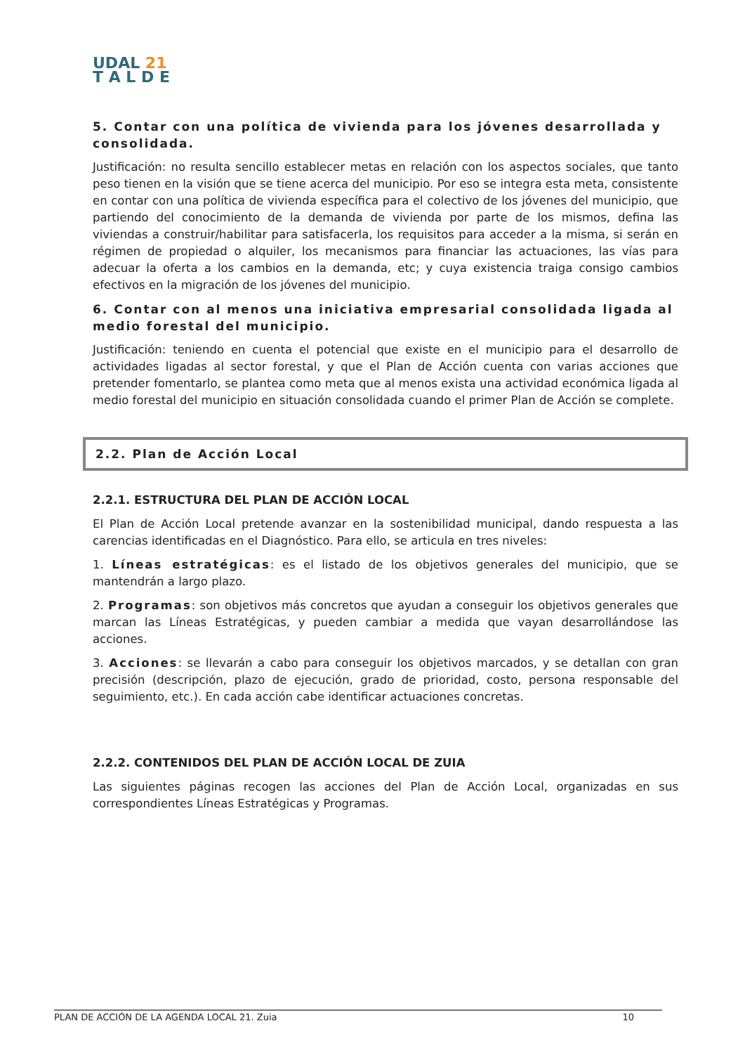UDAL 21
T A L D E
5. Contar con una política de vivienda para los jóvenes desarrollada y consolidada.
Justificación: no resulta sencillo establecer metas en relación con los aspectos sociales, que tanto peso tienen en la visión que se tiene acerca del municipio. Por eso se integra esta meta, consistente en contar con una política de vivienda específica para el colectivo de los jóvenes del municipio, que partiendo del conocimiento de la demanda de vivienda por parte de los mismos, defina las viviendas a construir/habilitar para satisfacerla, los requisitos para acceder a la misma, si serán en régimen de propiedad o alquiler, los mecanismos para financiar las actuaciones, las vías para adecuar la oferta a los cambios en la demanda, etc; y cuya existencia traiga consigo cambios efectivos en la migración de los jóvenes del municipio.
6. Contar con al menos una iniciativa empresarial consolidada ligada al medio forestal del municipio.
Justificación: teniendo en cuenta el potencial que existe en el municipio para el desarrollo de actividades ligadas al sector forestal, y que el Plan de Acción cuenta con varias acciones que pretender fomentarlo, se plantea como meta que al menos exista una actividad económica ligada al medio forestal del municipio en situación consolidada cuando el primer Plan de Acción se complete.
2.2. Plan de Acción Local
2.2.1. ESTRUCTURA DEL PLAN DE ACCIÓN LOCAL
El Plan de Acción Local pretende avanzar en la sostenibilidad municipal, dando respuesta a las carencias identificadas en el Diagnóstico. Para ello, se articula en tres niveles:
1. Líneas estratégicas: es el listado de los objetivos generales del municipio, que se mantendrán a largo plazo.
2. Programas: son objetivos más concretos que ayudan a conseguir los objetivos generales que marcan las Líneas Estratégicas, y pueden cambiar a medida que vayan desarrollándose las acciones.
3. Acciones: se llevarán a cabo para conseguir los objetivos marcados, y se detallan con gran precisión (descripción, plazo de ejecución, grado de prioridad, costo, persona responsable del seguimiento, etc.). En cada acción cabe identificar actuaciones concretas.
2.2.2. CONTENIDOS DEL PLAN DE ACCIÓN LOCAL DE ZUIA
Las siguientes páginas recogen las acciones del Plan de Acción Local, organizadas en sus correspondientes Líneas Estratégicas y Programas.
PLAN DE ACCIÓN DE LA AGENDA LOCAL 21. Zuia 10